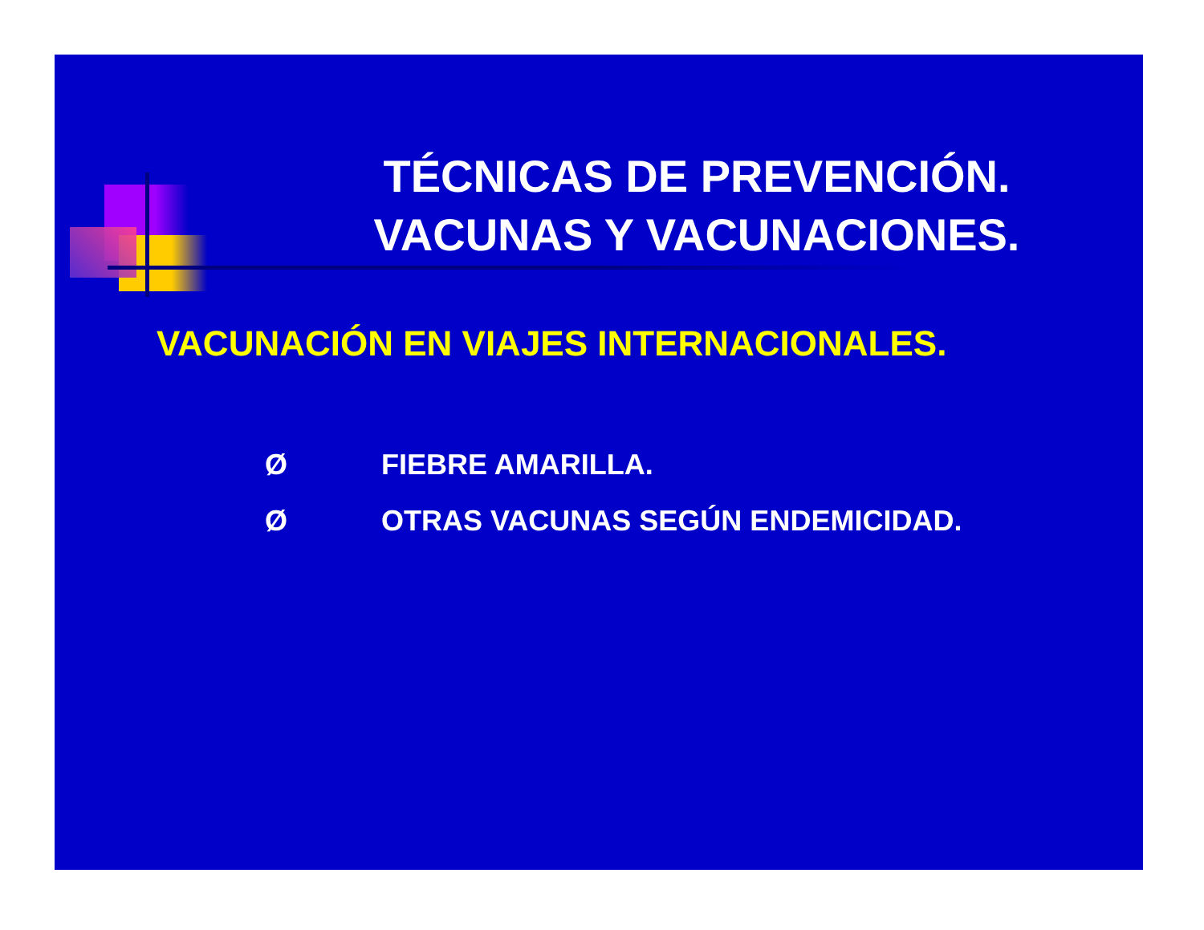TÉCNICAS DE PREVENCIÓN.
VACUNAS Y VACUNACIONES.
VACUNACIÓN EN VIAJES INTERNACIONALES.
Ø FIEBRE AMARILLA.
Ø OTRAS VACUNAS SEGÚN ENDEMICIDAD.